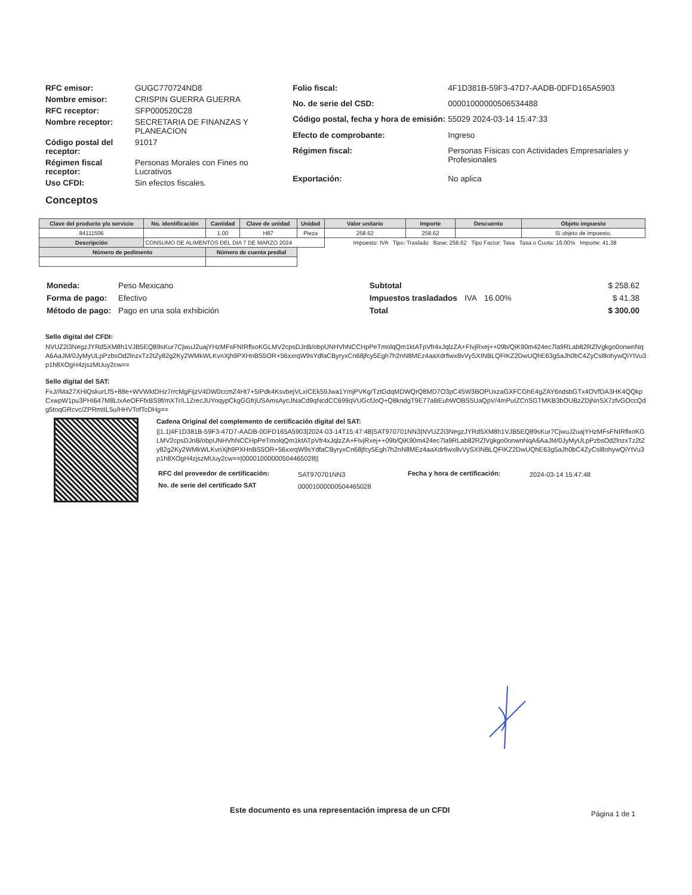| RFC emisor: | GUGC770724ND8 |
| Nombre emisor: | CRISPIN GUERRA GUERRA |
| RFC receptor: | SFP000520C28 |
| Nombre receptor: | SECRETARIA DE FINANZAS Y PLANEACION |
| Código postal del receptor: | 91017 |
| Régimen fiscal receptor: | Personas Morales con Fines no Lucrativos |
| Uso CFDI: | Sin efectos fiscales. |
| Folio fiscal: | 4F1D381B-59F3-47D7-AADB-0DFD165A5903 |
| No. de serie del CSD: | 00001000000506534488 |
| Código postal, fecha y hora de emisión: | 55029 2024-03-14 15:47:33 |
| Efecto de comprobante: | Ingreso |
| Régimen fiscal: | Personas Físicas con Actividades Empresariales y Profesionales |
| Exportación: | No aplica |
Conceptos
| Clave del producto y/o servicio | No. identificación | Cantidad | Clave de unidad | Unidad | Valor unitario | Importe | Descuento | Objeto impuesto |
| --- | --- | --- | --- | --- | --- | --- | --- | --- |
| 84111506 | | 1.00 | H87 | Pieza | 258.62 | 258.62 | | Sí objeto de impuesto. |
| Descripción | CONSUMO DE ALIMENTOS DEL DIA 7 DE MARZO 2024 | | | | Impuesto: IVA Tipo: Traslado Base: 258.62 Tipo Factor: Tasa Tasa o Cuota: 16.00% Importe: 41.38 | | | |
| Número de pedimento | | Número de cuenta predial | | | | | | |
| Moneda: | Peso Mexicano |
| Forma de pago: | Efectivo |
| Método de pago: | Pago en una sola exhibición |
| Subtotal | | | $ 258.62 |
| Impuestos trasladados | IVA | 16.00% | $ 41.38 |
| Total | | | $ 300.00 |
Sello digital del CFDI:
NVUZ2i3NegzJYRd5XM8h1VJB5EQ89sKur7CjwuJ2uajYHzMFsFNIRflxoKGLMV2cpsDJnB/obpUNHVhNCCHpPeTmolqQm1ktATpVfr4xJqlzZA+FIvjRxej++09b/QiK90m424ec7la9RLab82RZlVgkgo0onwnNqA6AaJM/0JyMyULpPzbsOd2lnzxTz2tZy82g2Ky2WMkWLKvnXjh9PXHnBS5OR+56xxrqW9sYdfaCByryxCn68jfcy5Egh7h2nN8MEz4aaXdrfiwx8vVySXINBLQFIKZ2DwUQhE63g5aJh0bC4ZyCsl8ohywQiYtVu3p1h8XOgH4zjszMUuy2cw==
Sello digital del SAT:
FxJ//Ma27XHiQskurLfS+88e+WVWktDHz7rrcMgFijzV4DW0ccmZ4Ht7+5IPdk4KsvbejVLxICEk59Jwa1YmjPVKg/TztGdqMDWQrQ8MD7O3pC45W3BOPUxzaGXFCGhE4gZAY6ndsbGTx4OVfDA3HK4QQkpCxwpW1pu3PHI647M8LtxAeOFFfxBS9f/mXTr/L1ZrecJUYoqypCkgGGfrjUSAmsAycJNaCd9qNcdCC699qVUGcfJoQ+Q8kndgT9E77aBEuhWOBS5UaQpV/4mPuIZCnSGTMKB3bOUBzZDjNnSX7zfvGOccQdg5toqGRcvc/ZPRmtIL5u/HHVTofTcDHg==
Cadena Original del complemento de certificación digital del SAT:
||1.1|4F1D381B-59F3-47D7-AADB-0DFD165A5903|2024-03-14T15:47:48|SAT970701NN3|NVUZ2i3NegzJYRd5XM8h1VJB5EQ89sKur7CjwuJ2uajYHzMFsFNIRflxoKGLMV2cpsDJnB/obpUNHVhNCCHpPeTmolqQm1ktATpVfr4xJqlzZA+FIvjRxej++09b/QiK90m424ec7la9RLab82RZlVgkgo0onwnNqA6AaJM/0JyMyULpPzbsOd2lnzxTz2tZy82g2Ky2WMkWLKvnXjh9PXHnBS5OR+56xxrqW9sYdfaCByryxCn68jfcy5Egh7h2nN8MEz4aaXdrfiwx8vVySXINBLQFIKZ2DwUQhE63g5aJh0bC4ZyCsl8ohywQiYtVu3p1h8XOgH4zjszMUuy2cw==|00001000000504465028||
| RFC del proveedor de certificación: | SAT970701NN3 | Fecha y hora de certificación: | 2024-03-14 15:47:48 |
| No. de serie del certificado SAT | 00001000000504465028 | | |
Este documento es una representación impresa de un CFDI
Página 1 de 1